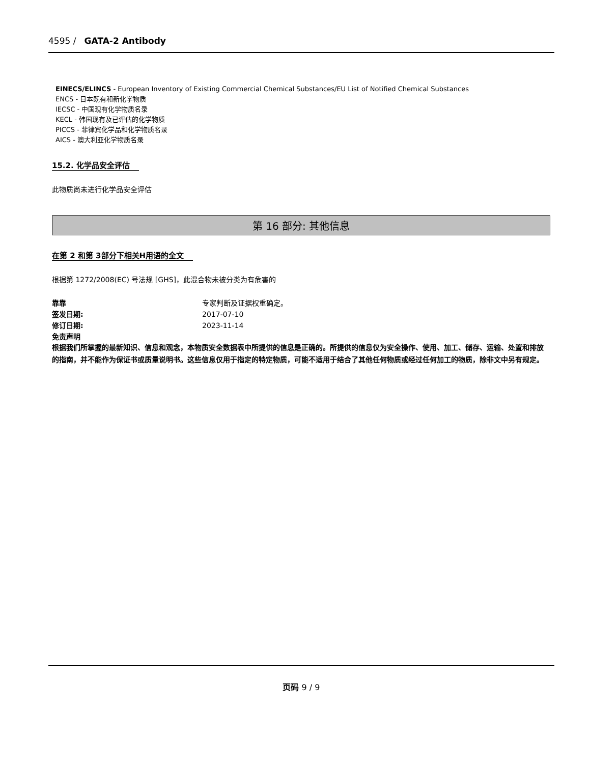4595 / GATA-2 Antibody
EINECS/ELINCS - European Inventory of Existing Commercial Chemical Substances/EU List of Notified Chemical Substances
ENCS - 日本既有和新化学物质
IECSC - 中国现有化学物质名录
KECL - 韩国现有及已评估的化学物质
PICCS - 菲律宾化学品和化学物质名录
AICS - 澳大利亚化学物质名录
15.2. 化学品安全评估
此物质尚未进行化学品安全评估
第 16 部分: 其他信息
在第 2 和第 3部分下相关H用语的全文
根据第 1272/2008(EC) 号法规 [GHS]，此混合物未被分类为有危害的
靠靠 专家判断及证据权重确定。
签发日期: 2017-07-10
修订日期: 2023-11-14
免责声明
根据我们所掌握的最新知识、信息和观念，本物质安全数据表中所提供的信息是正确的。所提供的信息仅为安全操作、使用、加工、储存、运输、处置和排放的指南，并不能作为保证书或质量说明书。这些信息仅用于指定的特定物质，可能不适用于结合了其他任何物质或经过任何加工的物质，除非文中另有规定。
页码 9 / 9